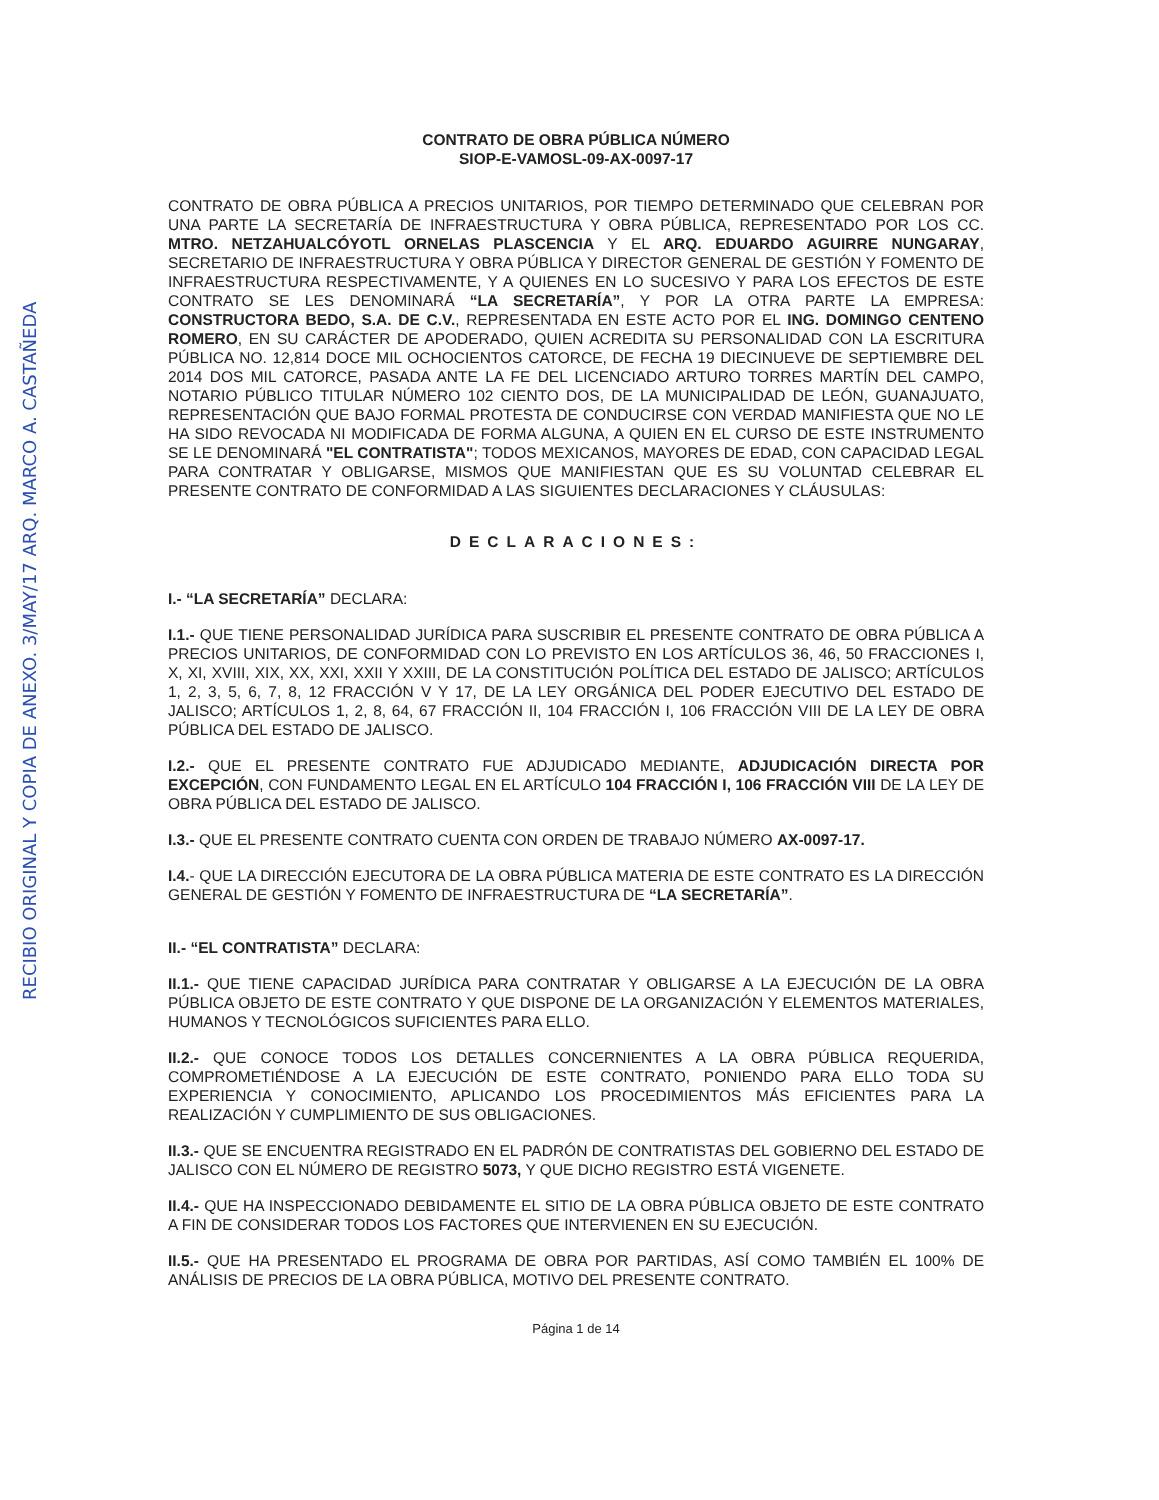RECIBIO ORIGINAL Y COPIA DE ANEXO. 3/MAY/17 ARQ. MARCO A. CASTAÑEDA
CONTRATO DE OBRA PÚBLICA NÚMERO
SIOP-E-VAMOSL-09-AX-0097-17
CONTRATO DE OBRA PÚBLICA A PRECIOS UNITARIOS, POR TIEMPO DETERMINADO QUE CELEBRAN POR UNA PARTE LA SECRETARÍA DE INFRAESTRUCTURA Y OBRA PÚBLICA, REPRESENTADO POR LOS CC. MTRO. NETZAHUALCÓYOTL ORNELAS PLASCENCIA Y EL ARQ. EDUARDO AGUIRRE NUNGARAY, SECRETARIO DE INFRAESTRUCTURA Y OBRA PÚBLICA Y DIRECTOR GENERAL DE GESTIÓN Y FOMENTO DE INFRAESTRUCTURA RESPECTIVAMENTE, Y A QUIENES EN LO SUCESIVO Y PARA LOS EFECTOS DE ESTE CONTRATO SE LES DENOMINARÁ “LA SECRETARÍA”, Y POR LA OTRA PARTE LA EMPRESA: CONSTRUCTORA BEDO, S.A. DE C.V., REPRESENTADA EN ESTE ACTO POR EL ING. DOMINGO CENTENO ROMERO, EN SU CARÁCTER DE APODERADO, QUIEN ACREDITA SU PERSONALIDAD CON LA ESCRITURA PÚBLICA NO. 12,814 DOCE MIL OCHOCIENTOS CATORCE, DE FECHA 19 DIECINUEVE DE SEPTIEMBRE DEL 2014 DOS MIL CATORCE, PASADA ANTE LA FE DEL LICENCIADO ARTURO TORRES MARTÍN DEL CAMPO, NOTARIO PÚBLICO TITULAR NÚMERO 102 CIENTO DOS, DE LA MUNICIPALIDAD DE LEÓN, GUANAJUATO, REPRESENTACIÓN QUE BAJO FORMAL PROTESTA DE CONDUCIRSE CON VERDAD MANIFIESTA QUE NO LE HA SIDO REVOCADA NI MODIFICADA DE FORMA ALGUNA, A QUIEN EN EL CURSO DE ESTE INSTRUMENTO SE LE DENOMINARÁ "EL CONTRATISTA"; TODOS MEXICANOS, MAYORES DE EDAD, CON CAPACIDAD LEGAL PARA CONTRATAR Y OBLIGARSE, MISMOS QUE MANIFIESTAN QUE ES SU VOLUNTAD CELEBRAR EL PRESENTE CONTRATO DE CONFORMIDAD A LAS SIGUIENTES DECLARACIONES Y CLÁUSULAS:
DECLARACIONES:
I.- “LA SECRETARÍA” DECLARA:
I.1.- QUE TIENE PERSONALIDAD JURÍDICA PARA SUSCRIBIR EL PRESENTE CONTRATO DE OBRA PÚBLICA A PRECIOS UNITARIOS, DE CONFORMIDAD CON LO PREVISTO EN LOS ARTÍCULOS 36, 46, 50 FRACCIONES I, X, XI, XVIII, XIX, XX, XXI, XXII Y XXIII, DE LA CONSTITUCIÓN POLÍTICA DEL ESTADO DE JALISCO; ARTÍCULOS 1, 2, 3, 5, 6, 7, 8, 12 FRACCIÓN V Y 17, DE LA LEY ORGÁNICA DEL PODER EJECUTIVO DEL ESTADO DE JALISCO; ARTÍCULOS 1, 2, 8, 64, 67 FRACCIÓN II, 104 FRACCIÓN I, 106 FRACCIÓN VIII DE LA LEY DE OBRA PÚBLICA DEL ESTADO DE JALISCO.
I.2.- QUE EL PRESENTE CONTRATO FUE ADJUDICADO MEDIANTE, ADJUDICACIÓN DIRECTA POR EXCEPCIÓN, CON FUNDAMENTO LEGAL EN EL ARTÍCULO 104 FRACCIÓN I, 106 FRACCIÓN VIII DE LA LEY DE OBRA PÚBLICA DEL ESTADO DE JALISCO.
I.3.- QUE EL PRESENTE CONTRATO CUENTA CON ORDEN DE TRABAJO NÚMERO AX-0097-17.
I.4.- QUE LA DIRECCIÓN EJECUTORA DE LA OBRA PÚBLICA MATERIA DE ESTE CONTRATO ES LA DIRECCIÓN GENERAL DE GESTIÓN Y FOMENTO DE INFRAESTRUCTURA DE “LA SECRETARÍA”.
II.- “EL CONTRATISTA” DECLARA:
II.1.- QUE TIENE CAPACIDAD JURÍDICA PARA CONTRATAR Y OBLIGARSE A LA EJECUCIÓN DE LA OBRA PÚBLICA OBJETO DE ESTE CONTRATO Y QUE DISPONE DE LA ORGANIZACIÓN Y ELEMENTOS MATERIALES, HUMANOS Y TECNOLÓGICOS SUFICIENTES PARA ELLO.
II.2.- QUE CONOCE TODOS LOS DETALLES CONCERNIENTES A LA OBRA PÚBLICA REQUERIDA, COMPROMETIÉNDOSE A LA EJECUCIÓN DE ESTE CONTRATO, PONIENDO PARA ELLO TODA SU EXPERIENCIA Y CONOCIMIENTO, APLICANDO LOS PROCEDIMIENTOS MÁS EFICIENTES PARA LA REALIZACIÓN Y CUMPLIMIENTO DE SUS OBLIGACIONES.
II.3.- QUE SE ENCUENTRA REGISTRADO EN EL PADRÓN DE CONTRATISTAS DEL GOBIERNO DEL ESTADO DE JALISCO CON EL NÚMERO DE REGISTRO 5073, Y QUE DICHO REGISTRO ESTÁ VIGENETE.
II.4.- QUE HA INSPECCIONADO DEBIDAMENTE EL SITIO DE LA OBRA PÚBLICA OBJETO DE ESTE CONTRATO A FIN DE CONSIDERAR TODOS LOS FACTORES QUE INTERVIENEN EN SU EJECUCIÓN.
II.5.- QUE HA PRESENTADO EL PROGRAMA DE OBRA POR PARTIDAS, ASÍ COMO TAMBIÉN EL 100% DE ANÁLISIS DE PRECIOS DE LA OBRA PÚBLICA, MOTIVO DEL PRESENTE CONTRATO.
Página 1 de 14